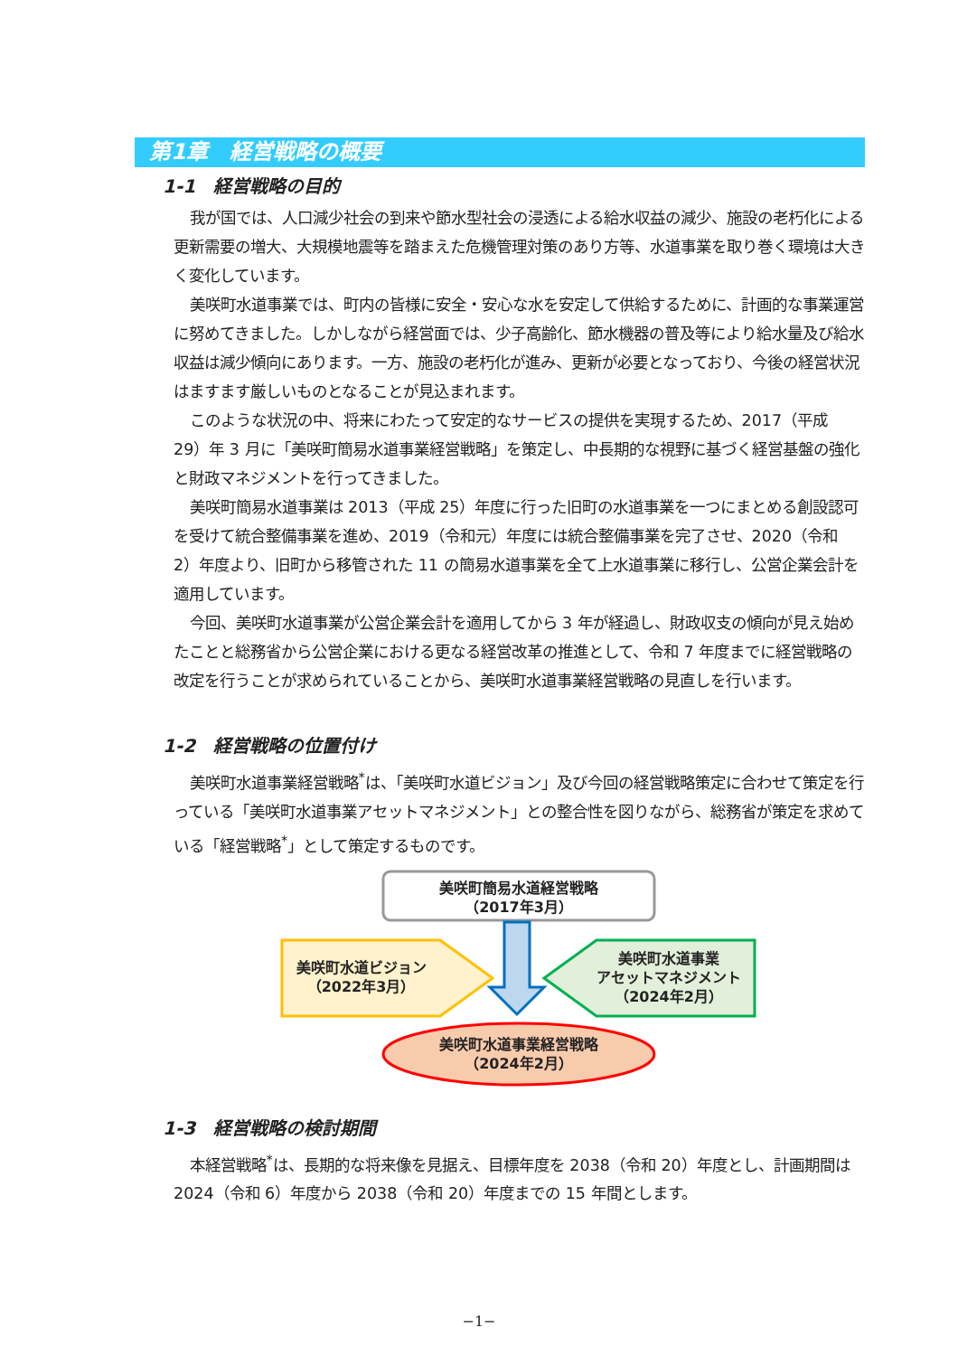第1章　経営戦略の概要
1-1　経営戦略の目的
我が国では、人口減少社会の到来や節水型社会の浸透による給水収益の減少、施設の老朽化による更新需要の増大、大規模地震等を踏まえた危機管理対策のあり方等、水道事業を取り巻く環境は大きく変化しています。
美咲町水道事業では、町内の皆様に安全・安心な水を安定して供給するために、計画的な事業運営に努めてきました。しかしながら経営面では、少子高齢化、節水機器の普及等により給水量及び給水収益は減少傾向にあります。一方、施設の老朽化が進み、更新が必要となっており、今後の経営状況はますます厳しいものとなることが見込まれます。
このような状況の中、将来にわたって安定的なサービスの提供を実現するため、2017（平成 29）年 3 月に「美咲町簡易水道事業経営戦略」を策定し、中長期的な視野に基づく経営基盤の強化と財政マネジメントを行ってきました。
美咲町簡易水道事業は 2013（平成 25）年度に行った旧町の水道事業を一つにまとめる創設認可を受けて統合整備事業を進め、2019（令和元）年度には統合整備事業を完了させ、2020（令和 2）年度より、旧町から移管された 11 の簡易水道事業を全て上水道事業に移行し、公営企業会計を適用しています。
今回、美咲町水道事業が公営企業会計を適用してから 3 年が経過し、財政収支の傾向が見え始めたことと総務省から公営企業における更なる経営改革の推進として、令和 7 年度までに経営戦略の改定を行うことが求められていることから、美咲町水道事業経営戦略の見直しを行います。
1-2　経営戦略の位置付け
美咲町水道事業経営戦略<sup>*</sup>は、「美咲町水道ビジョン」及び今回の経営戦略策定に合わせて策定を行っている「美咲町水道事業アセットマネジメント」との整合性を図りながら、総務省が策定を求めている「経営戦略<sup>*</sup>」として策定するものです。
美咲町簡易水道経営戦略
（2017年3月）
美咲町水道ビジョン
（2022年3月）
美咲町水道事業
アセットマネジメント
（2024年2月）
美咲町水道事業経営戦略
（2024年2月）
1-3　経営戦略の検討期間
本経営戦略<sup>*</sup>は、長期的な将来像を見据え、目標年度を 2038（令和 20）年度とし、計画期間は 2024（令和 6）年度から 2038（令和 20）年度までの 15 年間とします。
−1−